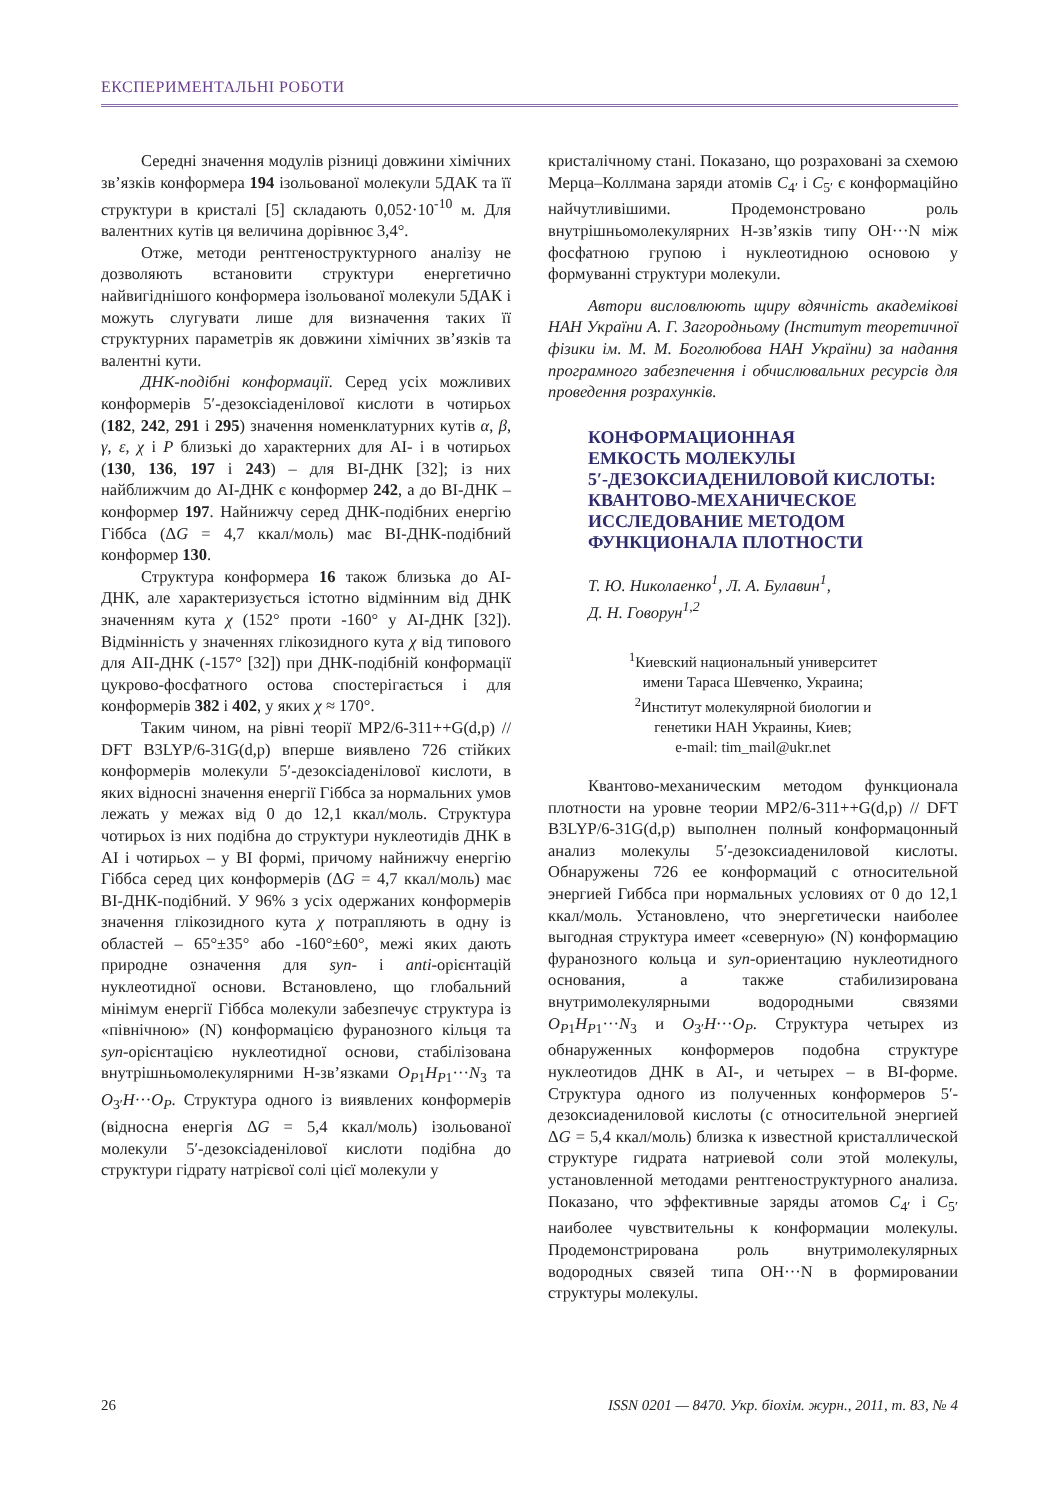ЕКСПЕРИМЕНТАЛЬНІ РОБОТИ
Середні значення модулів різниці довжини хімічних зв’язків конформера 194 ізольованої молекули 5ДАК та її структури в кристалі [5] складають 0,052·10<sup>-10</sup> м. Для валентних кутів ця величина дорівнює 3,4°.
Отже, методи рентгеноструктурного аналізу не дозволяють встановити структури енергетично найвигіднішого конформера ізольованої молекули 5ДАК і можуть слугувати лише для визначення таких її структурних параметрів як довжини хімічних зв’язків та валентні кути.
ДНК-подібні конформації. Серед усіх можливих конформерів 5′-дезоксіаденілової кислоти в чотирьох (182, 242, 291 і 295) значення номенклатурних кутів α, β, γ, ε, χ і P близькі до характерних для АІ- і в чотирьох (130, 136, 197 і 243) – для ВІ-ДНК [32]; із них найближчим до АІ-ДНК є конформер 242, а до ВІ-ДНК – конформер 197. Найнижчу серед ДНК-подібних енергію Гіббса (ΔG = 4,7 ккал/моль) має ВІ-ДНК-подібний конформер 130.
Структура конформера 16 також близька до АІ-ДНК, але характеризується істотно відмінним від ДНК значенням кута χ (152° проти -160° у АІ-ДНК [32]). Відмінність у значеннях глікозидного кута χ від типового для АІІ-ДНК (-157° [32]) при ДНК-подібній конформації цукрово-фосфатного остова спостерігається і для конформерів 382 і 402, у яких χ ≈ 170°.
Таким чином, на рівні теорії MP2/6-311++G(d,p) // DFT B3LYP/6-31G(d,p) вперше виявлено 726 стійких конформерів молекули 5′-дезоксіаденілової кислоти, в яких відносні значення енергії Гіббса за нормальних умов лежать у межах від 0 до 12,1 ккал/моль. Структура чотирьох із них подібна до структури нуклеотидів ДНК в АІ і чотирьох – у ВІ формі, причому найнижчу енергію Гіббса серед цих конформерів (ΔG = 4,7 ккал/моль) має ВІ-ДНК-подібний. У 96% з усіх одержаних конформерів значення глікозидного кута χ потрапляють в одну із областей – 65°±35° або -160°±60°, межі яких дають природне означення для syn- і anti-орієнтацій нуклеотидної основи. Встановлено, що глобальний мінімум енергії Гіббса молекули забезпечує структура із «північною» (N) конформацією фуранозного кільця та syn-орієнтацією нуклеотидної основи, стабілізована внутрішньомолекулярними Н-зв’язками O<sub>P1</sub>H<sub>P1</sub>···N<sub>3</sub> та O<sub>3′</sub>H···O<sub>P</sub>. Структура одного із виявлених конформерів (відносна енергія ΔG = 5,4 ккал/моль) ізольованої молекули 5′-дезоксіаденілової кислоти подібна до структури гідрату натрієвої солі цієї молекули у
кристалічному стані. Показано, що розраховані за схемою Мерца–Коллмана заряди атомів C<sub>4′</sub> і C<sub>5′</sub> є конформаційно найчутливішими. Продемонстровано роль внутрішньомолекулярних Н-зв’язків типу OH···N між фосфатною групою і нуклеотидною основою у формуванні структури молекули.
Автори висловлюють щиру вдячність академікові НАН України А. Г. Загородньому (Інститут теоретичної фізики ім. М. М. Боголюбова НАН України) за надання програмного забезпечення і обчислювальних ресурсів для проведення розрахунків.
КОНФОРМАЦИОННАЯ
ЕМКОСТЬ МОЛЕКУЛЫ
5′-ДЕЗОКСИАДЕНИЛОВОЙ КИСЛОТЫ:
КВАНТОВО-МЕХАНИЧЕСКОЕ
ИССЛЕДОВАНИЕ МЕТОДОМ
ФУНКЦИОНАЛА ПЛОТНОСТИ
Т. Ю. Николаенко<sup>1</sup>, Л. А. Булавин<sup>1</sup>,
Д. Н. Говорун<sup>1,2</sup>
<sup>1</sup> Киевский национальный университет
имени Тараса Шевченко, Украина;
<sup>2</sup> Институт молекулярной биологии и
генетики НАН Украины, Киев;
e-mail: tim_mail@ukr.net
Квантово-механическим методом функционала плотности на уровне теории MP2/6-311++G(d,p) // DFT B3LYP/6-31G(d,p) выполнен полный конформацонный анализ молекулы 5′-дезоксиадениловой кислоты. Обнаружены 726 ее конформаций с относительной энергией Гиббса при нормальных условиях от 0 до 12,1 ккал/моль. Установлено, что энергетически наиболее выгодная структура имеет «северную» (N) конформацию фуранозного кольца и syn-ориентацию нуклеотидного основания, а также стабилизирована внутримолекулярными водородными связями O<sub>P1</sub>H<sub>P1</sub>···N<sub>3</sub> и O<sub>3′</sub>H···O<sub>P</sub>. Структура четырех из обнаруженных конформеров подобна структуре нуклеотидов ДНК в АІ-, и четырех – в ВІ-форме. Структура одного из полученных конформеров 5′-дезоксиадениловой кислоты (с относительной энергией ΔG = 5,4 ккал/моль) близка к известной кристаллической структуре гидрата натриевой соли этой молекулы, установленной методами рентгеноструктурного анализа. Показано, что эффективные заряды атомов C<sub>4′</sub> і C<sub>5′</sub> наиболее чувствительны к конформации молекулы. Продемонстрирована роль внутримолекулярных водородных связей типа OH···N в формировании структуры молекулы.
26 ISSN 0201 — 8470. Укр. біохім. журн., 2011, т. 83, № 4